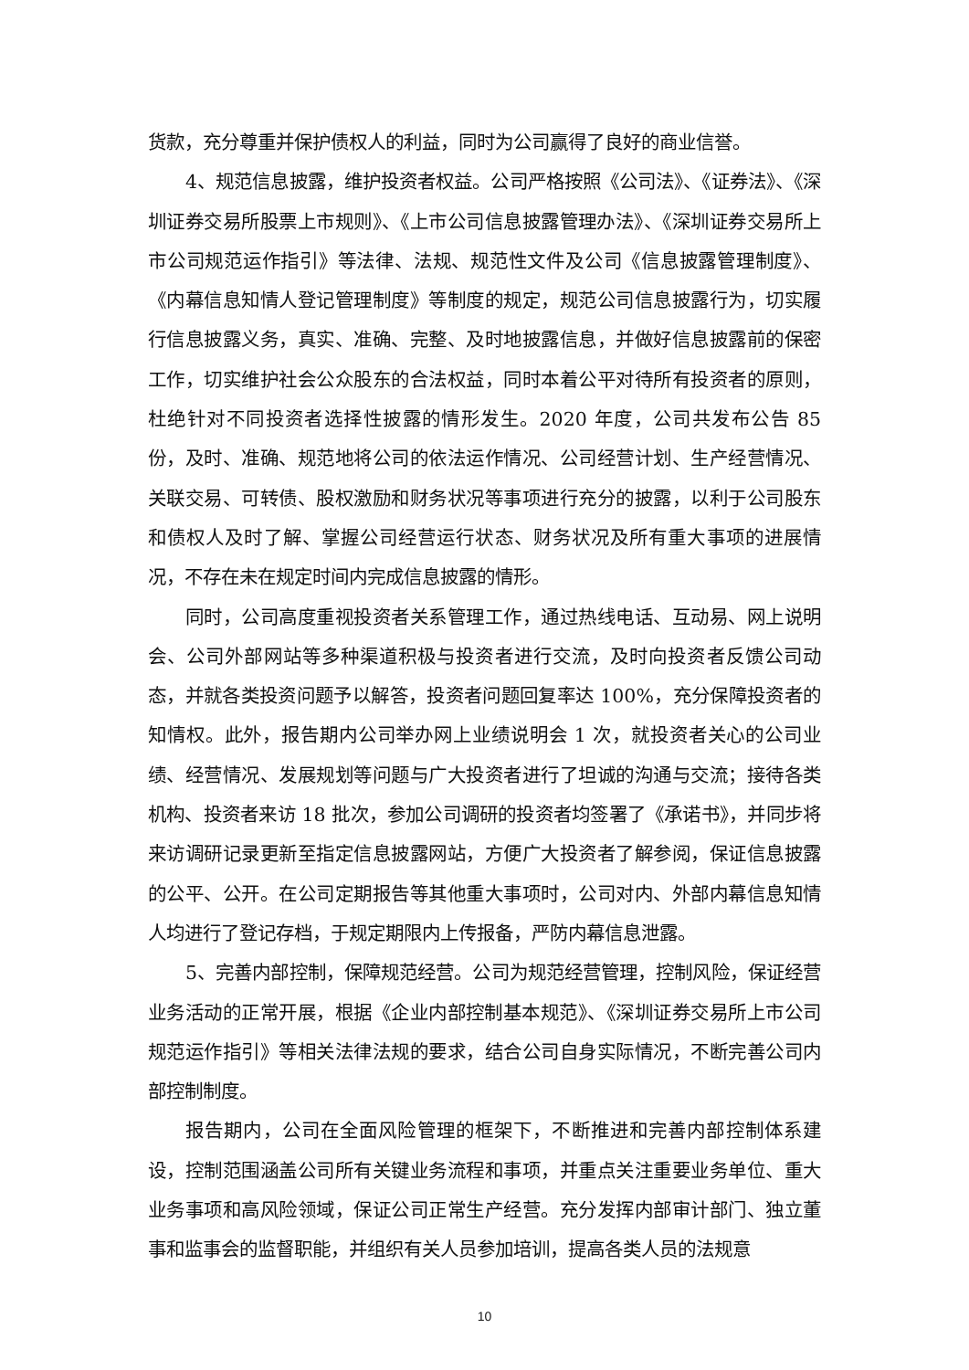货款，充分尊重并保护债权人的利益，同时为公司赢得了良好的商业信誉。
4、规范信息披露，维护投资者权益。公司严格按照《公司法》、《证券法》、《深圳证券交易所股票上市规则》、《上市公司信息披露管理办法》、《深圳证券交易所上市公司规范运作指引》等法律、法规、规范性文件及公司《信息披露管理制度》、《内幕信息知情人登记管理制度》等制度的规定，规范公司信息披露行为，切实履行信息披露义务，真实、准确、完整、及时地披露信息，并做好信息披露前的保密工作，切实维护社会公众股东的合法权益，同时本着公平对待所有投资者的原则，杜绝针对不同投资者选择性披露的情形发生。2020 年度，公司共发布公告 85 份，及时、准确、规范地将公司的依法运作情况、公司经营计划、生产经营情况、关联交易、可转债、股权激励和财务状况等事项进行充分的披露，以利于公司股东和债权人及时了解、掌握公司经营运行状态、财务状况及所有重大事项的进展情况，不存在未在规定时间内完成信息披露的情形。
同时，公司高度重视投资者关系管理工作，通过热线电话、互动易、网上说明会、公司外部网站等多种渠道积极与投资者进行交流，及时向投资者反馈公司动态，并就各类投资问题予以解答，投资者问题回复率达 100%，充分保障投资者的知情权。此外，报告期内公司举办网上业绩说明会 1 次，就投资者关心的公司业绩、经营情况、发展规划等问题与广大投资者进行了坦诚的沟通与交流；接待各类机构、投资者来访 18 批次，参加公司调研的投资者均签署了《承诺书》，并同步将来访调研记录更新至指定信息披露网站，方便广大投资者了解参阅，保证信息披露的公平、公开。在公司定期报告等其他重大事项时，公司对内、外部内幕信息知情人均进行了登记存档，于规定期限内上传报备，严防内幕信息泄露。
5、完善内部控制，保障规范经营。公司为规范经营管理，控制风险，保证经营业务活动的正常开展，根据《企业内部控制基本规范》、《深圳证券交易所上市公司规范运作指引》等相关法律法规的要求，结合公司自身实际情况，不断完善公司内部控制制度。
报告期内，公司在全面风险管理的框架下，不断推进和完善内部控制体系建设，控制范围涵盖公司所有关键业务流程和事项，并重点关注重要业务单位、重大业务事项和高风险领域，保证公司正常生产经营。充分发挥内部审计部门、独立董事和监事会的监督职能，并组织有关人员参加培训，提高各类人员的法规意
10